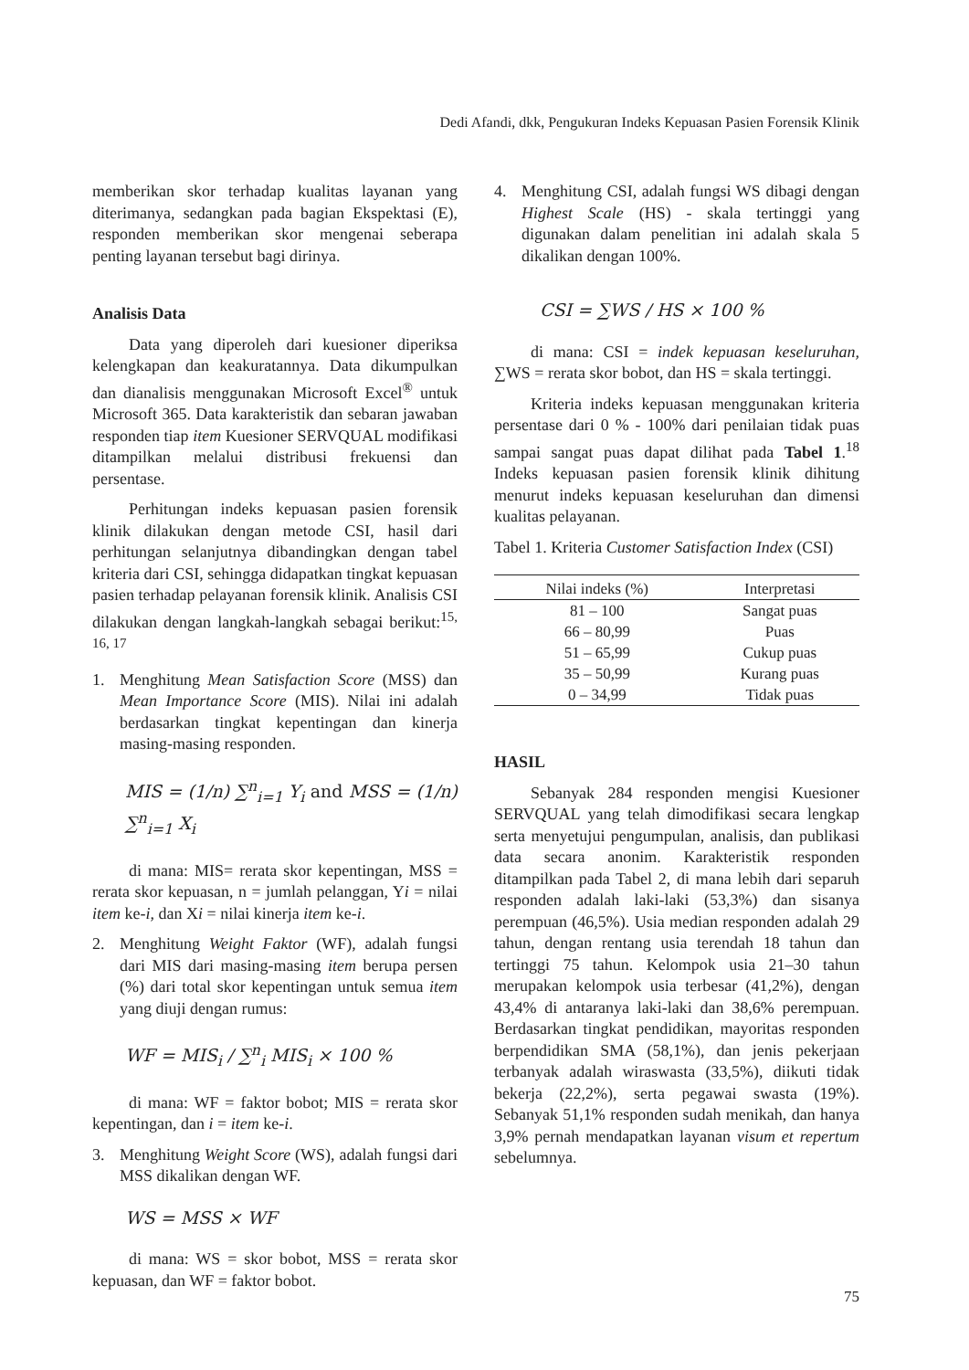Dedi Afandi, dkk, Pengukuran Indeks Kepuasan Pasien Forensik Klinik
memberikan skor terhadap kualitas layanan yang diterimanya, sedangkan pada bagian Ekspektasi (E), responden memberikan skor mengenai seberapa penting layanan tersebut bagi dirinya.
Analisis Data
Data yang diperoleh dari kuesioner diperiksa kelengkapan dan keakuratannya. Data dikumpulkan dan dianalisis menggunakan Microsoft Excel<sup>®</sup> untuk Microsoft 365. Data karakteristik dan sebaran jawaban responden tiap item Kuesioner SERVQUAL modifikasi ditampilkan melalui distribusi frekuensi dan persentase.
Perhitungan indeks kepuasan pasien forensik klinik dilakukan dengan metode CSI, hasil dari perhitungan selanjutnya dibandingkan dengan tabel kriteria dari CSI, sehingga didapatkan tingkat kepuasan pasien terhadap pelayanan forensik klinik. Analisis CSI dilakukan dengan langkah-langkah sebagai berikut:<sup>15, 16, 17</sup>
1. Menghitung Mean Satisfaction Score (MSS) dan Mean Importance Score (MIS). Nilai ini adalah berdasarkan tingkat kepentingan dan kinerja masing-masing responden.
MIS = (1/n) ∑<sup>n</sup><sub>i=1</sub> Y<sub>i</sub> and MSS = (1/n) ∑<sup>n</sup><sub>i=1</sub> X<sub>i</sub>
di mana: MIS= rerata skor kepentingan, MSS = rerata skor kepuasan, n = jumlah pelanggan, Yi = nilai item ke-i, dan Xi = nilai kinerja item ke-i.
2. Menghitung Weight Faktor (WF), adalah fungsi dari MIS dari masing-masing item berupa persen (%) dari total skor kepentingan untuk semua item yang diuji dengan rumus:
WF = MIS<sub>i</sub> / ∑<sup>n</sup><sub>i</sub> MIS<sub>i</sub> × 100 %
di mana: WF = faktor bobot; MIS = rerata skor kepentingan, dan i = item ke-i.
3. Menghitung Weight Score (WS), adalah fungsi dari MSS dikalikan dengan WF.
WS = MSS × WF
di mana: WS = skor bobot, MSS = rerata skor kepuasan, dan WF = faktor bobot.
4. Menghitung CSI, adalah fungsi WS dibagi dengan Highest Scale (HS) - skala tertinggi yang digunakan dalam penelitian ini adalah skala 5 dikalikan dengan 100%.
CSI = ∑WS / HS × 100 %
di mana: CSI = indek kepuasan keseluruhan, ∑WS = rerata skor bobot, dan HS = skala tertinggi.
Kriteria indeks kepuasan menggunakan kriteria persentase dari 0 % - 100% dari penilaian tidak puas sampai sangat puas dapat dilihat pada Tabel 1.<sup>18</sup> Indeks kepuasan pasien forensik klinik dihitung menurut indeks kepuasan keseluruhan dan dimensi kualitas pelayanan.
Tabel 1. Kriteria Customer Satisfaction Index (CSI)
| Nilai indeks (%) | Interpretasi |
| --- | --- |
| 81 – 100 | Sangat puas |
| 66 – 80,99 | Puas |
| 51 – 65,99 | Cukup puas |
| 35 – 50,99 | Kurang puas |
| 0 – 34,99 | Tidak puas |
HASIL
Sebanyak 284 responden mengisi Kuesioner SERVQUAL yang telah dimodifikasi secara lengkap serta menyetujui pengumpulan, analisis, dan publikasi data secara anonim. Karakteristik responden ditampilkan pada Tabel 2, di mana lebih dari separuh responden adalah laki-laki (53,3%) dan sisanya perempuan (46,5%). Usia median responden adalah 29 tahun, dengan rentang usia terendah 18 tahun dan tertinggi 75 tahun. Kelompok usia 21–30 tahun merupakan kelompok usia terbesar (41,2%), dengan 43,4% di antaranya laki-laki dan 38,6% perempuan. Berdasarkan tingkat pendidikan, mayoritas responden berpendidikan SMA (58,1%), dan jenis pekerjaan terbanyak adalah wiraswasta (33,5%), diikuti tidak bekerja (22,2%), serta pegawai swasta (19%). Sebanyak 51,1% responden sudah menikah, dan hanya 3,9% pernah mendapatkan layanan visum et repertum sebelumnya.
75